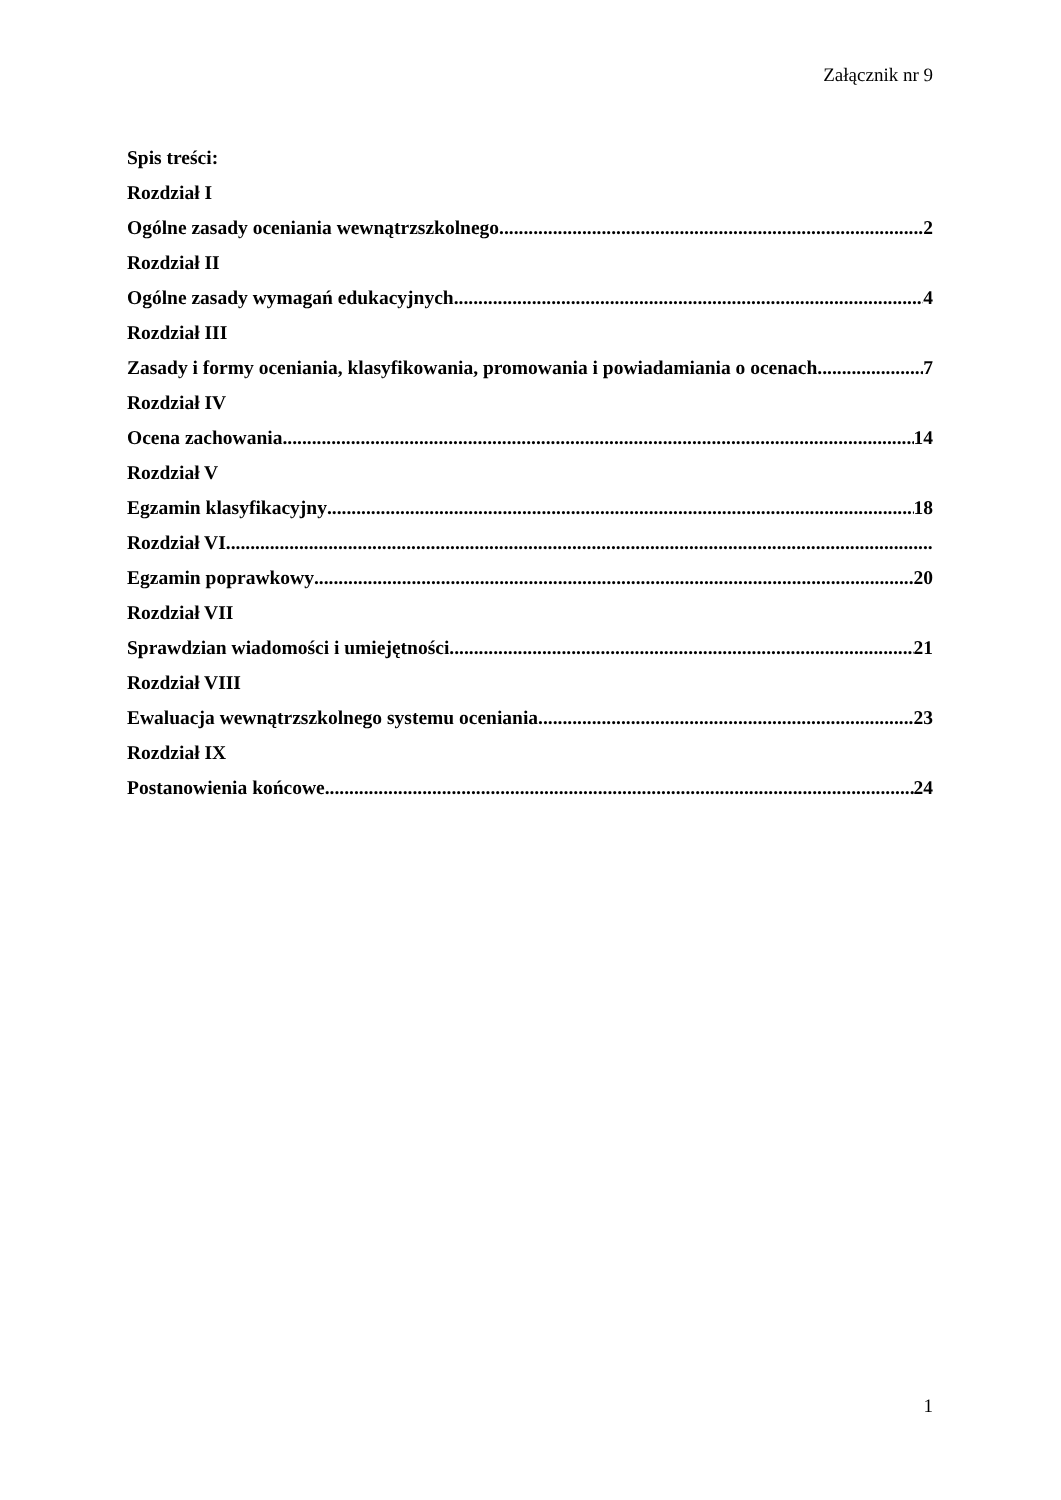Załącznik nr 9
Spis treści:
Rozdział I
Ogólne zasady oceniania wewnątrzszkolnego 2
Rozdział II
Ogólne zasady wymagań edukacyjnych 4
Rozdział III
Zasady i formy oceniania, klasyfikowania, promowania i powiadamiania o ocenach 7
Rozdział IV
Ocena zachowania 14
Rozdział V
Egzamin klasyfikacyjny 18
Rozdział VI
Egzamin poprawkowy 20
Rozdział VII
Sprawdzian wiadomości i umiejętności 21
Rozdział VIII
Ewaluacja wewnątrzszkolnego systemu oceniania 23
Rozdział IX
Postanowienia końcowe 24
1